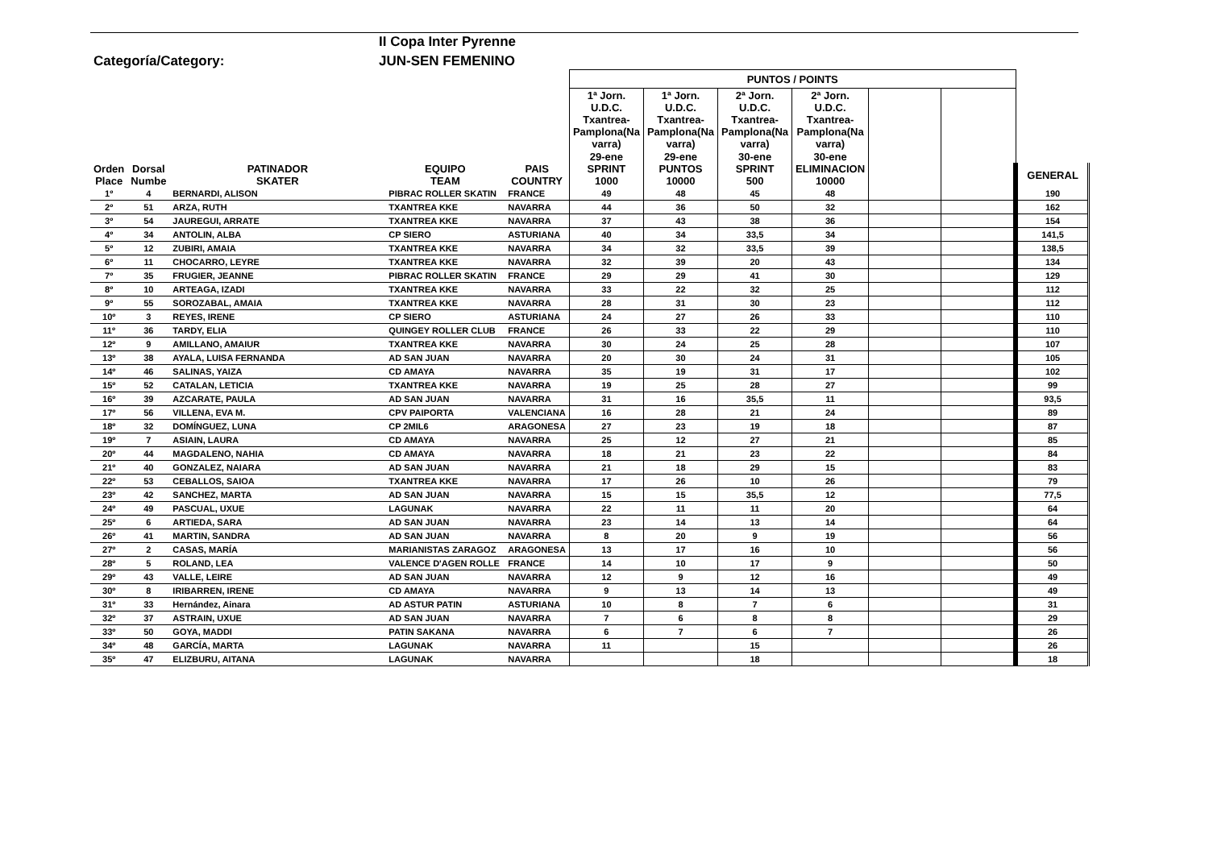II Copa Inter Pyrenne
Categoría/Category: JUN-SEN FEMENINO
| | | | | | PUNTOS / POINTS | | | | | | |
| --- | --- | --- | --- | --- | --- | --- | --- | --- | --- | --- | --- |
| | | | | | 1ª Jorn. | 1ª Jorn. | 2ª Jorn. | 2ª Jorn. | | | |
| | | | | | U.D.C. Txantrea- Pamplona(Na varra) | U.D.C. Txantrea- Pamplona(Na varra) | U.D.C. Txantrea- Pamplona(Na varra) | U.D.C. Txantrea- Pamplona(Na varra) | | | |
| | | | | | 29-ene | 29-ene | 30-ene | 30-ene | | | |
| Orden Place | Dorsal Numbe | PATINADOR SKATER | EQUIPO TEAM | PAIS COUNTRY | SPRINT 1000 | PUNTOS 10000 | SPRINT 500 | ELIMINACION 10000 | | | GENERAL |
| 1º | 4 | BERNARDI, ALISON | PIBRAC ROLLER SKATIN | FRANCE | 49 | 48 | 45 | 48 | | | 190 |
| 2º | 51 | ARZA, RUTH | TXANTREA KKE | NAVARRA | 44 | 36 | 50 | 32 | | | 162 |
| 3º | 54 | JAUREGUI, ARRATE | TXANTREA KKE | NAVARRA | 37 | 43 | 38 | 36 | | | 154 |
| 4º | 34 | ANTOLIN, ALBA | CP SIERO | ASTURIANA | 40 | 34 | 33,5 | 34 | | | 141,5 |
| 5º | 12 | ZUBIRI, AMAIA | TXANTREA KKE | NAVARRA | 34 | 32 | 33,5 | 39 | | | 138,5 |
| 6º | 11 | CHOCARRO, LEYRE | TXANTREA KKE | NAVARRA | 32 | 39 | 20 | 43 | | | 134 |
| 7º | 35 | FRUGIER, JEANNE | PIBRAC ROLLER SKATIN | FRANCE | 29 | 29 | 41 | 30 | | | 129 |
| 8º | 10 | ARTEAGA, IZADI | TXANTREA KKE | NAVARRA | 33 | 22 | 32 | 25 | | | 112 |
| 9º | 55 | SOROZABAL, AMAIA | TXANTREA KKE | NAVARRA | 28 | 31 | 30 | 23 | | | 112 |
| 10º | 3 | REYES, IRENE | CP SIERO | ASTURIANA | 24 | 27 | 26 | 33 | | | 110 |
| 11º | 36 | TARDY, ELIA | QUINGEY ROLLER CLUB | FRANCE | 26 | 33 | 22 | 29 | | | 110 |
| 12º | 9 | AMILLANO, AMAIUR | TXANTREA KKE | NAVARRA | 30 | 24 | 25 | 28 | | | 107 |
| 13º | 38 | AYALA, LUISA FERNANDA | AD SAN JUAN | NAVARRA | 20 | 30 | 24 | 31 | | | 105 |
| 14º | 46 | SALINAS, YAIZA | CD AMAYA | NAVARRA | 35 | 19 | 31 | 17 | | | 102 |
| 15º | 52 | CATALAN, LETICIA | TXANTREA KKE | NAVARRA | 19 | 25 | 28 | 27 | | | 99 |
| 16º | 39 | AZCARATE, PAULA | AD SAN JUAN | NAVARRA | 31 | 16 | 35,5 | 11 | | | 93,5 |
| 17º | 56 | VILLENA, EVA M. | CPV PAIPORTA | VALENCIANA | 16 | 28 | 21 | 24 | | | 89 |
| 18º | 32 | DOMÍNGUEZ, LUNA | CP 2MIL6 | ARAGONESA | 27 | 23 | 19 | 18 | | | 87 |
| 19º | 7 | ASIAIN, LAURA | CD AMAYA | NAVARRA | 25 | 12 | 27 | 21 | | | 85 |
| 20º | 44 | MAGDALENO, NAHIA | CD AMAYA | NAVARRA | 18 | 21 | 23 | 22 | | | 84 |
| 21º | 40 | GONZALEZ, NAIARA | AD SAN JUAN | NAVARRA | 21 | 18 | 29 | 15 | | | 83 |
| 22º | 53 | CEBALLOS, SAIOA | TXANTREA KKE | NAVARRA | 17 | 26 | 10 | 26 | | | 79 |
| 23º | 42 | SANCHEZ, MARTA | AD SAN JUAN | NAVARRA | 15 | 15 | 35,5 | 12 | | | 77,5 |
| 24º | 49 | PASCUAL, UXUE | LAGUNAK | NAVARRA | 22 | 11 | 11 | 20 | | | 64 |
| 25º | 6 | ARTIEDA, SARA | AD SAN JUAN | NAVARRA | 23 | 14 | 13 | 14 | | | 64 |
| 26º | 41 | MARTIN, SANDRA | AD SAN JUAN | NAVARRA | 8 | 20 | 9 | 19 | | | 56 |
| 27º | 2 | CASAS, MARÍA | MARIANISTAS ZARAGOZ | ARAGONESA | 13 | 17 | 16 | 10 | | | 56 |
| 28º | 5 | ROLAND, LEA | VALENCE D'AGEN ROLLE | FRANCE | 14 | 10 | 17 | 9 | | | 50 |
| 29º | 43 | VALLE, LEIRE | AD SAN JUAN | NAVARRA | 12 | 9 | 12 | 16 | | | 49 |
| 30º | 8 | IRIBARREN, IRENE | CD AMAYA | NAVARRA | 9 | 13 | 14 | 13 | | | 49 |
| 31º | 33 | Hernández, Ainara | AD ASTUR PATIN | ASTURIANA | 10 | 8 | 7 | 6 | | | 31 |
| 32º | 37 | ASTRAIN, UXUE | AD SAN JUAN | NAVARRA | 7 | 6 | 8 | 8 | | | 29 |
| 33º | 50 | GOYA, MADDI | PATIN SAKANA | NAVARRA | 6 | 7 | 6 | 7 | | | 26 |
| 34º | 48 | GARCÍA, MARTA | LAGUNAK | NAVARRA | 11 | | 15 | | | | 26 |
| 35º | 47 | ELIZBURU, AITANA | LAGUNAK | NAVARRA | | | 18 | | | | 18 |